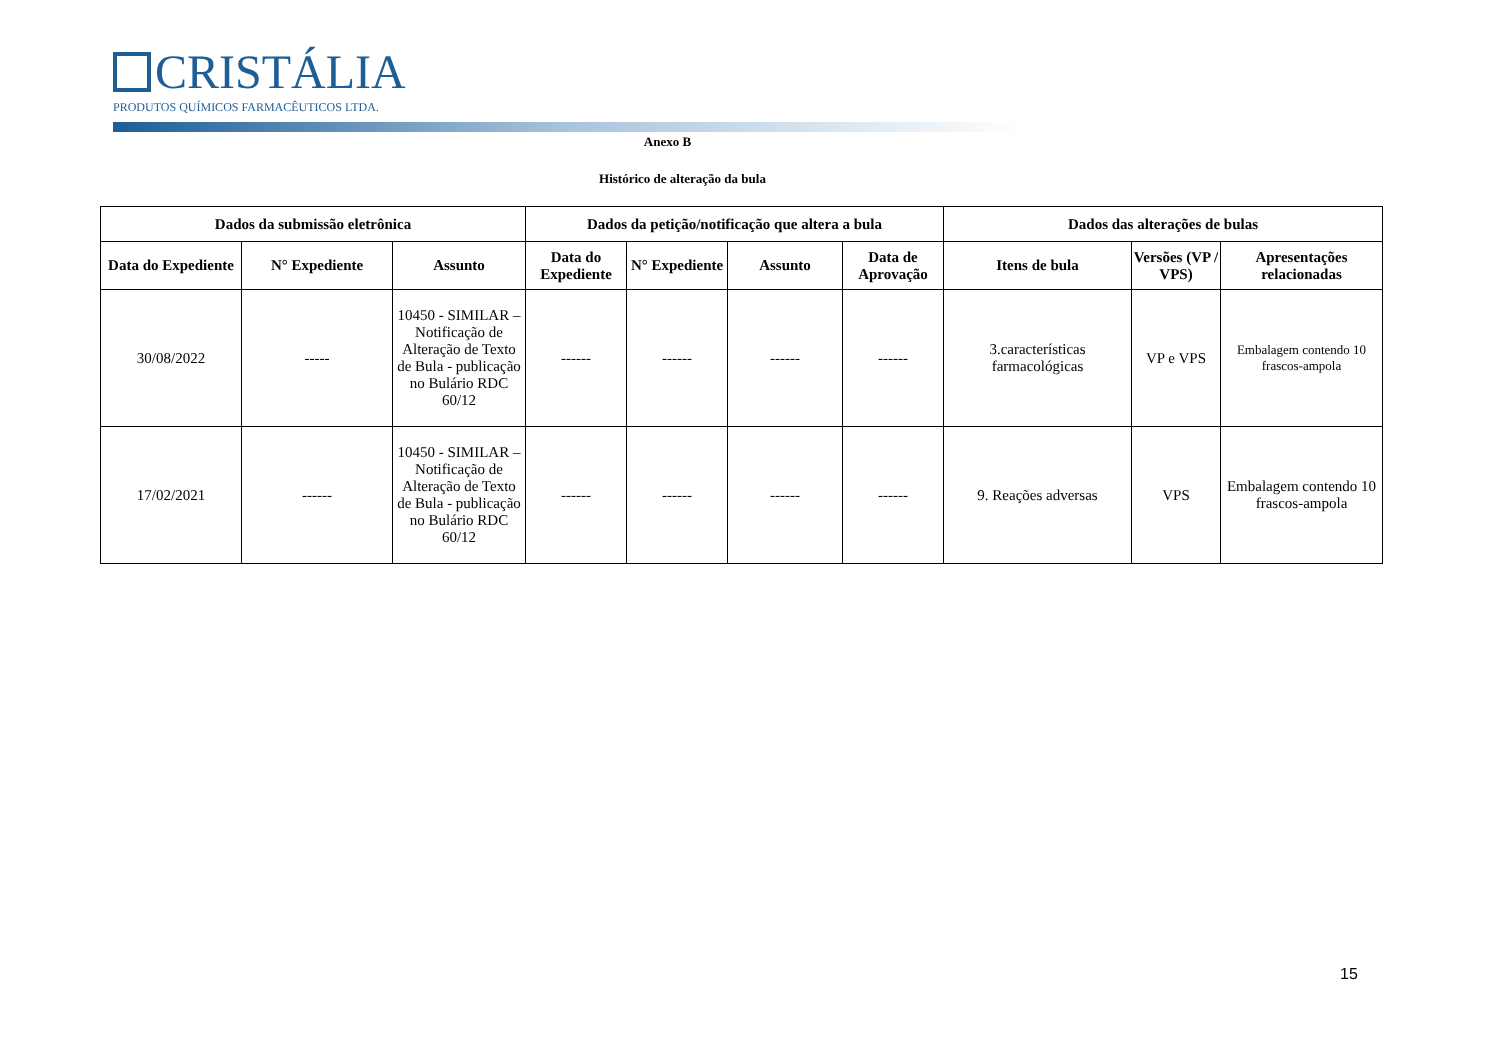CRISTÁLIA
PRODUTOS QUÍMICOS FARMACÊUTICOS LTDA.
Anexo B
Histórico de alteração da bula
| Dados da submissão eletrônica | | | Dados da petição/notificação que altera a bula | | | | Dados das alterações de bulas | | |
| --- | --- | --- | --- | --- | --- | --- | --- | --- | --- |
| Data do Expediente | N° Expediente | Assunto | Data do Expediente | N° Expediente | Assunto | Data de Aprovação | Itens de bula | Versões (VP / VPS) | Apresentações relacionadas |
| 30/08/2022 | ----- | 10450 - SIMILAR – Notificação de Alteração de Texto de Bula - publicação no Bulário RDC 60/12 | ------ | ------ | ------ | ------ | 3.características farmacológicas | VP e VPS | Embalagem contendo 10 frascos-ampola |
| 17/02/2021 | ------ | 10450 - SIMILAR – Notificação de Alteração de Texto de Bula - publicação no Bulário RDC 60/12 | ------ | ------ | ------ | ------ | 9. Reações adversas | VPS | Embalagem contendo 10 frascos-ampola |
15